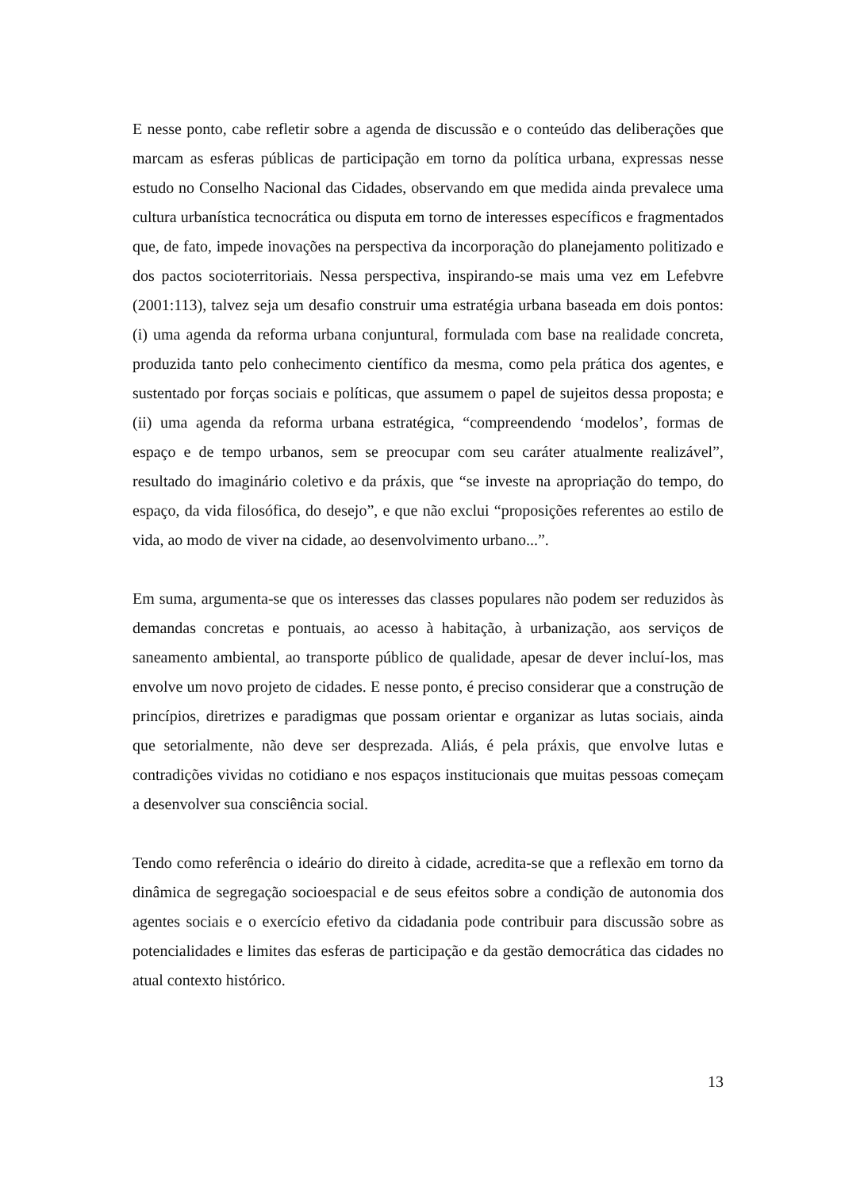E nesse ponto, cabe refletir sobre a agenda de discussão e o conteúdo das deliberações que marcam as esferas públicas de participação em torno da política urbana, expressas nesse estudo no Conselho Nacional das Cidades, observando em que medida ainda prevalece uma cultura urbanística tecnocrática ou disputa em torno de interesses específicos e fragmentados que, de fato, impede inovações na perspectiva da incorporação do planejamento politizado e dos pactos socioterritoriais. Nessa perspectiva, inspirando-se mais uma vez em Lefebvre (2001:113), talvez seja um desafio construir uma estratégia urbana baseada em dois pontos: (i) uma agenda da reforma urbana conjuntural, formulada com base na realidade concreta, produzida tanto pelo conhecimento científico da mesma, como pela prática dos agentes, e sustentado por forças sociais e políticas, que assumem o papel de sujeitos dessa proposta; e (ii) uma agenda da reforma urbana estratégica, “compreendendo ‘modelos’, formas de espaço e de tempo urbanos, sem se preocupar com seu caráter atualmente realizável”, resultado do imaginário coletivo e da práxis, que “se investe na apropriação do tempo, do espaço, da vida filosófica, do desejo”, e que não exclui “proposições referentes ao estilo de vida, ao modo de viver na cidade, ao desenvolvimento urbano...”.
Em suma, argumenta-se que os interesses das classes populares não podem ser reduzidos às demandas concretas e pontuais, ao acesso à habitação, à urbanização, aos serviços de saneamento ambiental, ao transporte público de qualidade, apesar de dever incluí-los, mas envolve um novo projeto de cidades. E nesse ponto, é preciso considerar que a construção de princípios, diretrizes e paradigmas que possam orientar e organizar as lutas sociais, ainda que setorialmente, não deve ser desprezada. Aliás, é pela práxis, que envolve lutas e contradições vividas no cotidiano e nos espaços institucionais que muitas pessoas começam a desenvolver sua consciência social.
Tendo como referência o ideário do direito à cidade, acredita-se que a reflexão em torno da dinâmica de segregação socioespacial e de seus efeitos sobre a condição de autonomia dos agentes sociais e o exercício efetivo da cidadania pode contribuir para discussão sobre as potencialidades e limites das esferas de participação e da gestão democrática das cidades no atual contexto histórico.
13